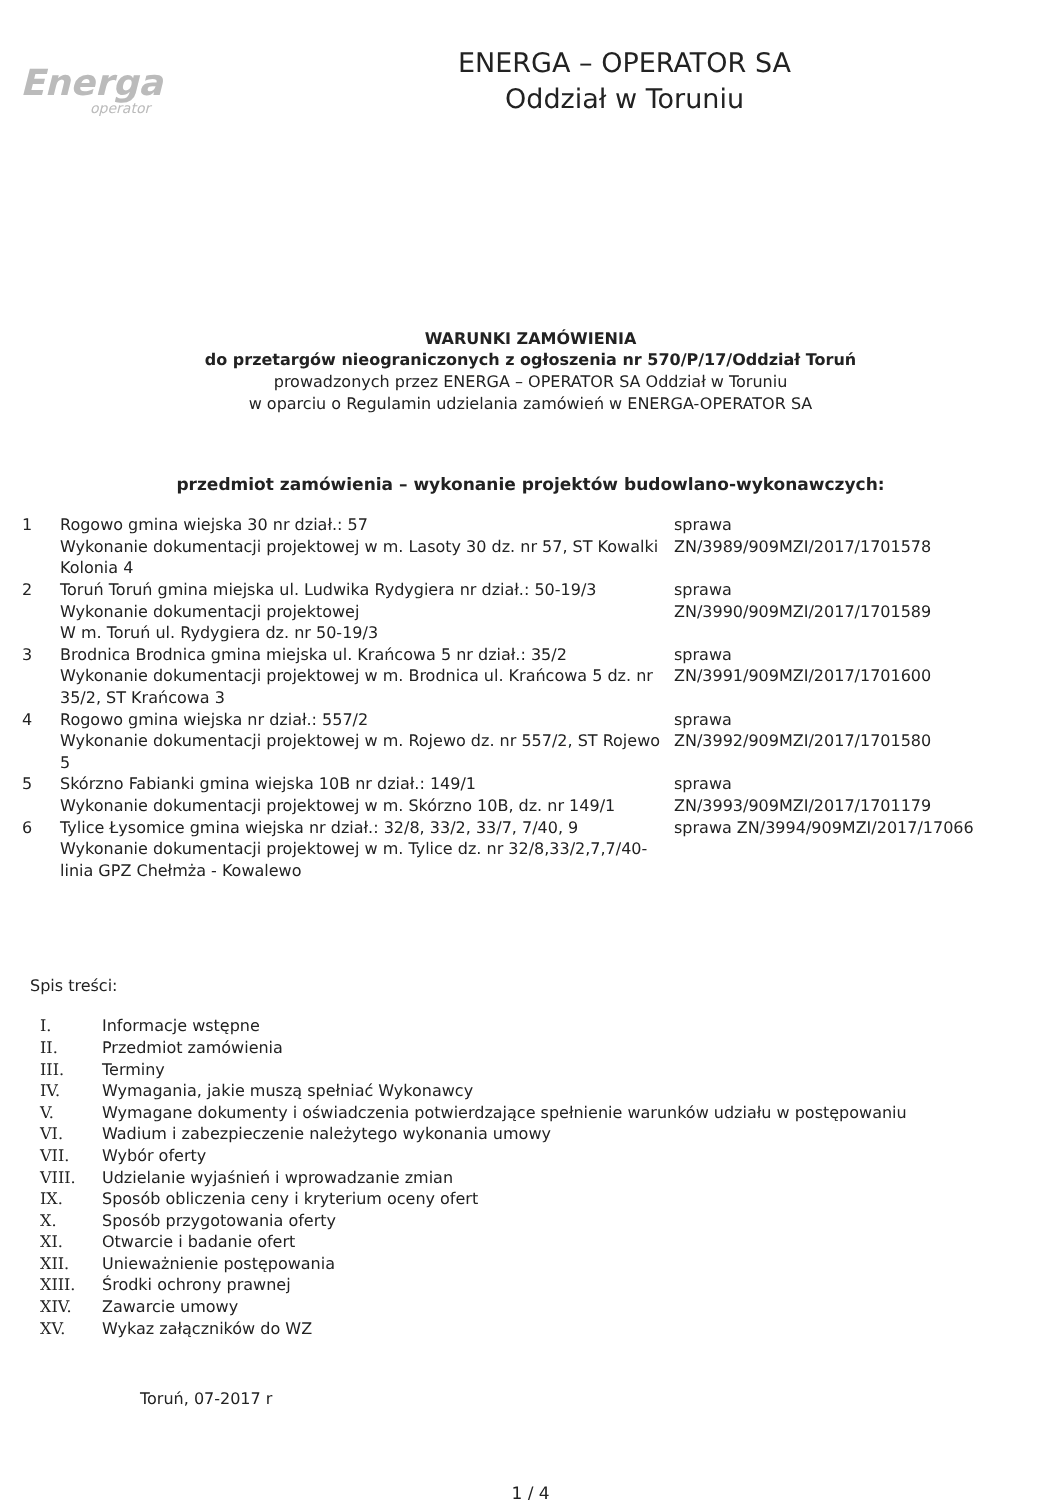Energa
operator
ENERGA – OPERATOR SA
Oddział w Toruniu
WARUNKI ZAMÓWIENIA
do przetargów nieograniczonych z ogłoszenia nr 570/P/17/Oddział Toruń
prowadzonych przez ENERGA – OPERATOR SA Oddział w Toruniu
w oparciu o Regulamin udzielania zamówień w ENERGA-OPERATOR SA
przedmiot zamówienia – wykonanie projektów budowlano-wykonawczych:
| 1 | Rogowo gmina wiejska 30 nr dział.: 57 Wykonanie dokumentacji projektowej w m. Lasoty 30 dz. nr 57, ST Kowalki Kolonia 4 | sprawa ZN/3989/909MZI/2017/1701578 |
| 2 | Toruń Toruń gmina miejska ul. Ludwika Rydygiera nr dział.: 50-19/3 Wykonanie dokumentacji projektowej W m. Toruń ul. Rydygiera dz. nr 50-19/3 | sprawa ZN/3990/909MZI/2017/1701589 |
| 3 | Brodnica Brodnica gmina miejska ul. Krańcowa 5 nr dział.: 35/2 Wykonanie dokumentacji projektowej w m. Brodnica ul. Krańcowa 5 dz. nr 35/2, ST Krańcowa 3 | sprawa ZN/3991/909MZI/2017/1701600 |
| 4 | Rogowo gmina wiejska nr dział.: 557/2 Wykonanie dokumentacji projektowej w m. Rojewo dz. nr 557/2, ST Rojewo 5 | sprawa ZN/3992/909MZI/2017/1701580 |
| 5 | Skórzno Fabianki gmina wiejska 10B nr dział.: 149/1 Wykonanie dokumentacji projektowej w m. Skórzno 10B, dz. nr 149/1 | sprawa ZN/3993/909MZI/2017/1701179 |
| 6 | Tylice Łysomice gmina wiejska nr dział.: 32/8, 33/2, 33/7, 7/40, 9 Wykonanie dokumentacji projektowej w m. Tylice dz. nr 32/8,33/2,7,7/40-linia GPZ Chełmża - Kowalewo | sprawa ZN/3994/909MZI/2017/17066 |
Spis treści:
I. Informacje wstępne
II. Przedmiot zamówienia
III. Terminy
IV. Wymagania, jakie muszą spełniać Wykonawcy
V. Wymagane dokumenty i oświadczenia potwierdzające spełnienie warunków udziału w postępowaniu
VI. Wadium i zabezpieczenie należytego wykonania umowy
VII. Wybór oferty
VIII. Udzielanie wyjaśnień i wprowadzanie zmian
IX. Sposób obliczenia ceny i kryterium oceny ofert
X. Sposób przygotowania oferty
XI. Otwarcie i badanie ofert
XII. Unieważnienie postępowania
XIII. Środki ochrony prawnej
XIV. Zawarcie umowy
XV. Wykaz załączników do WZ
Toruń, 07-2017 r
1 / 4